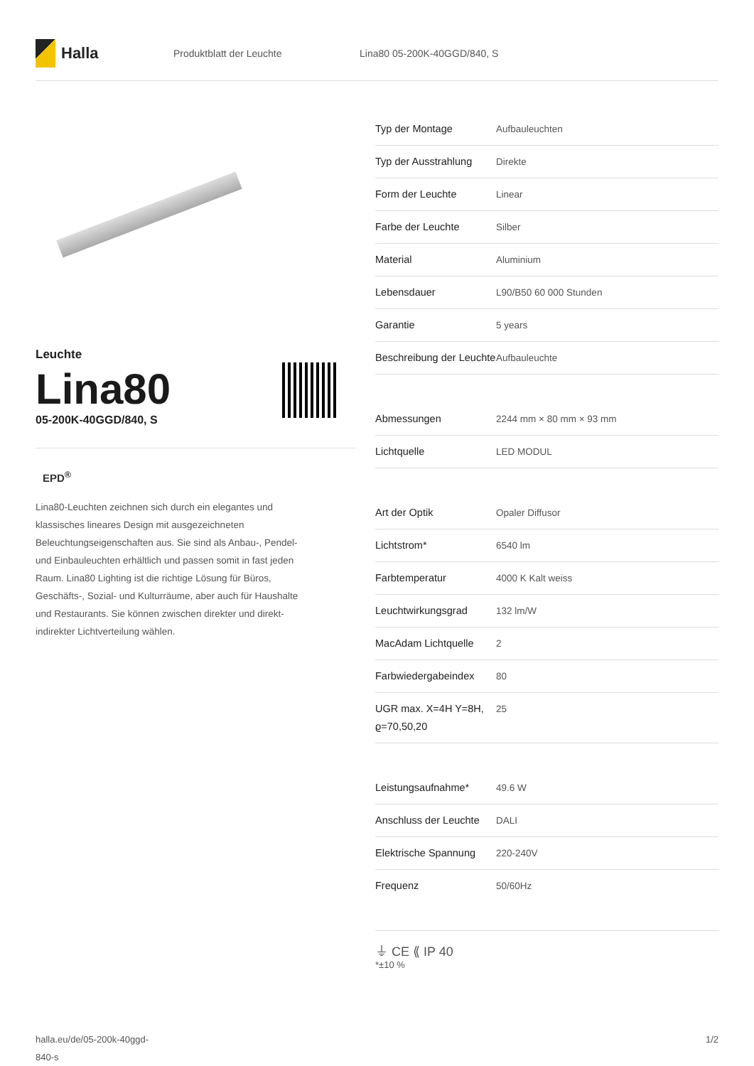Halla
Produktblatt der Leuchte Lina80 05-200K-40GGD/840, S
Leuchte
Lina80
05-200K-40GGD/840, S
EPD<sup>®</sup>
Lina80-Leuchten zeichnen sich durch ein elegantes und klassisches lineares Design mit ausgezeichneten Beleuchtungseigenschaften aus. Sie sind als Anbau-, Pendel- und Einbauleuchten erhältlich und passen somit in fast jeden Raum. Lina80 Lighting ist die richtige Lösung für Büros, Geschäfts-, Sozial- und Kulturräume, aber auch für Haushalte und Restaurants. Sie können zwischen direkter und direkt-indirekter Lichtverteilung wählen.
| Typ der Montage | Aufbauleuchten |
| Typ der Ausstrahlung | Direkte |
| Form der Leuchte | Linear |
| Farbe der Leuchte | Silber |
| Material | Aluminium |
| Lebensdauer | L90/B50 60 000 Stunden |
| Garantie | 5 years |
| Beschreibung der Leuchte | Aufbauleuchte |
| Abmessungen | 2244 mm × 80 mm × 93 mm |
| Lichtquelle | LED MODUL |
| Art der Optik | Opaler Diffusor |
| Lichtstrom* | 6540 lm |
| Farbtemperatur | 4000 K Kalt weiss |
| Leuchtwirkungsgrad | 132 lm/W |
| MacAdam Lichtquelle | 2 |
| Farbwiedergabeindex | 80 |
| UGR max. X=4H Y=8H, ϱ=70,50,20 | 25 |
| Leistungsaufnahme* | 49.6 W |
| Anschluss der Leuchte | DALI |
| Elektrische Spannung | 220-240V |
| Frequenz | 50/60Hz |
⏚ CE ⟪ IP 40
*±10 %
halla.eu/de/05-200k-40ggd-
840-s
1/2